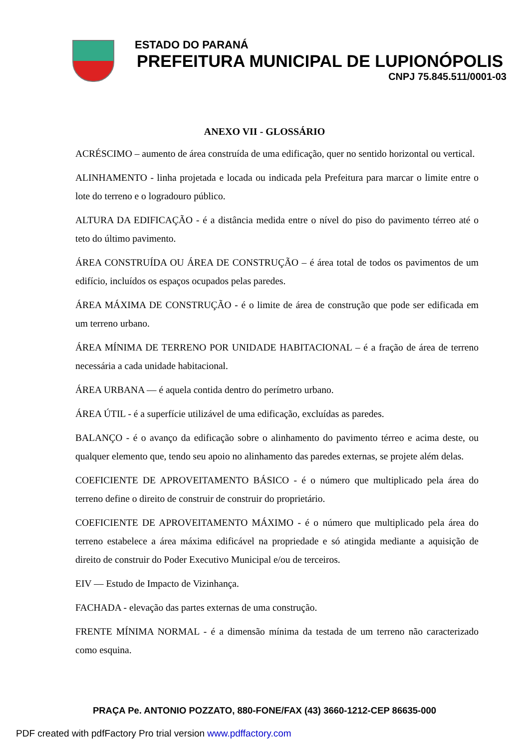ESTADO DO PARANÁ
PREFEITURA MUNICIPAL DE LUPIONÓPOLIS
CNPJ 75.845.511/0001-03
ANEXO VII - GLOSSÁRIO
ACRÉSCIMO – aumento de área construída de uma edificação, quer no sentido horizontal ou vertical.
ALINHAMENTO - linha projetada e locada ou indicada pela Prefeitura para marcar o limite entre o lote do terreno e o logradouro público.
ALTURA DA EDIFICAÇÃO - é a distância medida entre o nível do piso do pavimento térreo até o teto do último pavimento.
ÁREA CONSTRUÍDA OU ÁREA DE CONSTRUÇÃO – é área total de todos os pavimentos de um edifício, incluídos os espaços ocupados pelas paredes.
ÁREA MÁXIMA DE CONSTRUÇÃO - é o limite de área de construção que pode ser edificada em um terreno urbano.
ÁREA MÍNIMA DE TERRENO POR UNIDADE HABITACIONAL – é a fração de área de terreno necessária a cada unidade habitacional.
ÁREA URBANA — é aquela contida dentro do perímetro urbano.
ÁREA ÚTIL - é a superfície utilizável de uma edificação, excluídas as paredes.
BALANÇO - é o avanço da edificação sobre o alinhamento do pavimento térreo e acima deste, ou qualquer elemento que, tendo seu apoio no alinhamento das paredes externas, se projete além delas.
COEFICIENTE DE APROVEITAMENTO BÁSICO - é o número que multiplicado pela área do terreno define o direito de construir de construir do proprietário.
COEFICIENTE DE APROVEITAMENTO MÁXIMO - é o número que multiplicado pela área do terreno estabelece a área máxima edificável na propriedade e só atingida mediante a aquisição de direito de construir do Poder Executivo Municipal e/ou de terceiros.
EIV — Estudo de Impacto de Vizinhança.
FACHADA - elevação das partes externas de uma construção.
FRENTE MÍNIMA NORMAL - é a dimensão mínima da testada de um terreno não caracterizado como esquina.
PRAÇA Pe. ANTONIO POZZATO, 880-FONE/FAX (43) 3660-1212-CEP 86635-000
PDF created with pdfFactory Pro trial version www.pdffactory.com